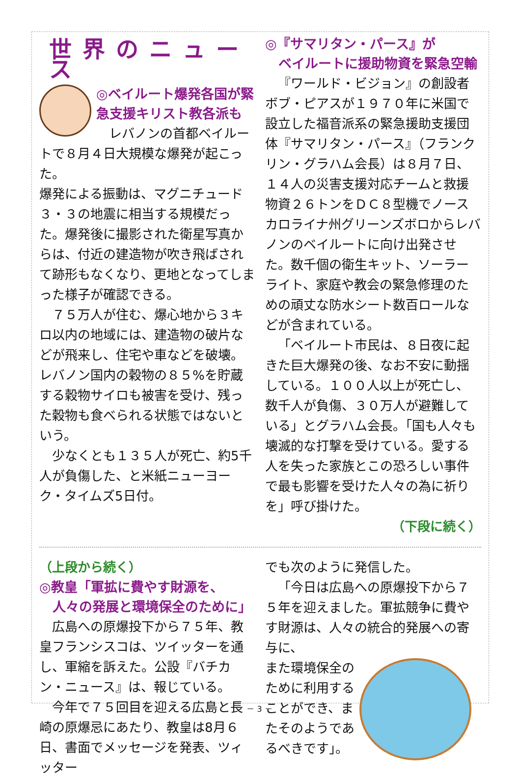世界のニュース
◎ベイルート爆発各国が緊急支援キリスト教各派も
レバノンの首都ベイルートで８月４日大規模な爆発が起こった。
爆発による振動は、マグニチュード３・３の地震に相当する規模だった。爆発後に撮影された衛星写真からは、付近の建造物が吹き飛ばされて跡形もなくなり、更地となってしまった様子が確認できる。
７５万人が住む、爆心地から３キロ以内の地域には、建造物の破片などが飛来し、住宅や車などを破壊。レバノン国内の穀物の８５%を貯蔵する穀物サイロも被害を受け、残った穀物も食べられる状態ではないという。
少なくとも１３５人が死亡、約5千人が負傷した、と米紙ニューヨーク・タイムズ5日付。
◎『サマリタン・パース』が
　ベイルートに援助物資を緊急空輸
『ワールド・ビジョン』の創設者ボブ・ピアスが１９７０年に米国で設立した福音派系の緊急援助支援団体『サマリタン・パース』（フランクリン・グラハム会長）は８月７日、１４人の災害支援対応チームと救援物資２６トンをＤＣ８型機でノースカロライナ州グリーンズボロからレバノンのベイルートに向け出発させた。数千個の衛生キット、ソーラーライト、家庭や教会の緊急修理のための頑丈な防水シート数百ロールなどが含まれている。
「ベイルート市民は、８日夜に起きた巨大爆発の後、なお不安に動揺している。１００人以上が死亡し、数千人が負傷、３０万人が避難している」とグラハム会長。「国も人々も壊滅的な打撃を受けている。愛する人を失った家族とこの恐ろしい事件で最も影響を受けた人々の為に祈りを」呼び掛けた。
（下段に続く）
（上段から続く）
◎教皇「軍拡に費やす財源を、
　人々の発展と環境保全のために」
広島への原爆投下から７５年、教皇フランシスコは、ツイッターを通し、軍縮を訴えた。公設『バチカン・ニュース』は、報じている。
今年で７５回目を迎える広島と長崎の原爆忌にあたり、教皇は8月６日、書面でメッセージを発表、ツィッター
でも次のように発信した。
「今日は広島への原爆投下から７５年を迎えました。軍拡競争に費やす財源は、人々の統合的発展への寄与に、
また環境保全のために利用することができ、またそのようであるべきです」。
－ 3 －